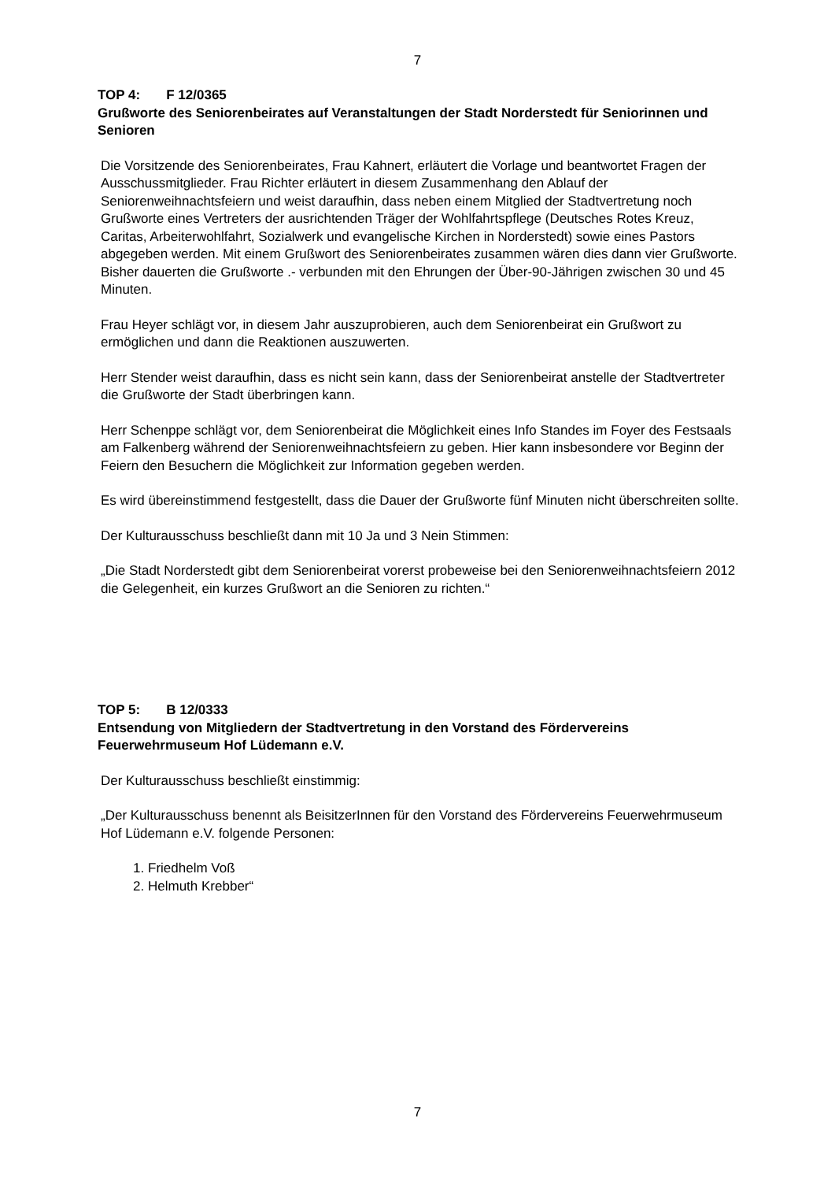7
TOP 4: F 12/0365
Grußworte des Seniorenbeirates auf Veranstaltungen der Stadt Norderstedt für Seniorinnen und Senioren
Die Vorsitzende des Seniorenbeirates, Frau Kahnert, erläutert die Vorlage und beantwortet Fragen der Ausschussmitglieder. Frau Richter erläutert in diesem Zusammenhang den Ablauf der Seniorenweihnachtsfeiern und weist daraufhin, dass neben einem Mitglied der Stadtvertretung noch Grußworte eines Vertreters der ausrichtenden Träger der Wohlfahrtspflege (Deutsches Rotes Kreuz, Caritas, Arbeiterwohlfahrt, Sozialwerk und evangelische Kirchen in Norderstedt) sowie eines Pastors abgegeben werden. Mit einem Grußwort des Seniorenbeirates zusammen wären dies dann vier Grußworte. Bisher dauerten die Grußworte .- verbunden mit den Ehrungen der Über-90-Jährigen zwischen 30 und 45 Minuten.
Frau Heyer schlägt vor, in diesem Jahr auszuprobieren, auch dem Seniorenbeirat ein Grußwort zu ermöglichen und dann die Reaktionen auszuwerten.
Herr Stender weist daraufhin, dass es nicht sein kann, dass der Seniorenbeirat anstelle der Stadtvertreter die Grußworte der Stadt überbringen kann.
Herr Schenppe schlägt vor, dem Seniorenbeirat die Möglichkeit eines Info Standes im Foyer des Festsaals am Falkenberg während der Seniorenweihnachtsfeiern zu geben. Hier kann insbesondere vor Beginn der Feiern den Besuchern die Möglichkeit zur Information gegeben werden.
Es wird übereinstimmend festgestellt, dass die Dauer der Grußworte fünf Minuten nicht überschreiten sollte.
Der Kulturausschuss beschließt dann mit 10 Ja und 3 Nein Stimmen:
„Die Stadt Norderstedt gibt dem Seniorenbeirat vorerst probeweise bei den Seniorenweihnachtsfeiern 2012 die Gelegenheit, ein kurzes Grußwort an die Senioren zu richten.“
TOP 5: B 12/0333
Entsendung von Mitgliedern der Stadtvertretung in den Vorstand des Fördervereins Feuerwehrmuseum Hof Lüdemann e.V.
Der Kulturausschuss beschließt einstimmig:
„Der Kulturausschuss benennt als BeisitzerInnen für den Vorstand des Fördervereins Feuerwehrmuseum Hof Lüdemann e.V. folgende Personen:
1. Friedhelm Voß
2. Helmuth Krebber“
7